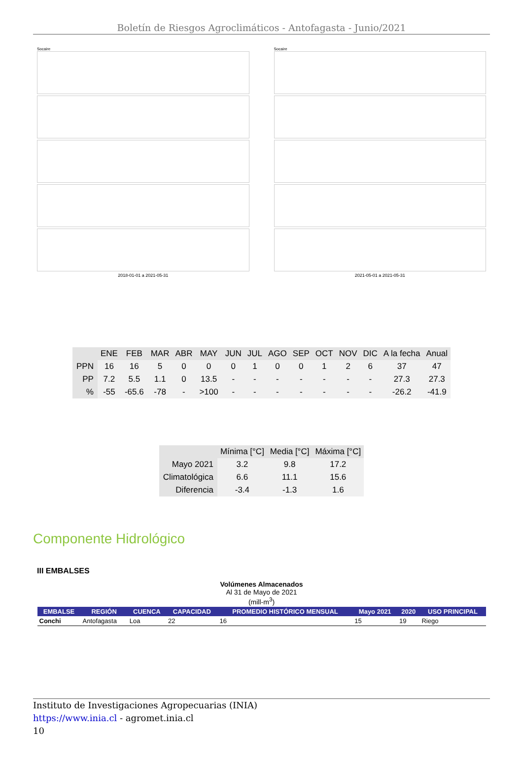Boletín de Riesgos Agroclimáticos - Antofagasta - Junio/2021
Socaire
2018-01-01 a 2021-05-31
Socaire
2021-05-01 a 2021-05-31
| | ENE | FEB | MAR | ABR | MAY | JUN | JUL | AGO | SEP | OCT | NOV | DIC | A la fecha | Anual |
| --- | --- | --- | --- | --- | --- | --- | --- | --- | --- | --- | --- | --- | --- | --- |
| PPN | 16 | 16 | 5 | 0 | 0 | 0 | 1 | 0 | 0 | 1 | 2 | 6 | 37 | 47 |
| PP | 7.2 | 5.5 | 1.1 | 0 | 13.5 | - | - | - | - | - | - | - | 27.3 | 27.3 |
| % | -55 | -65.6 | -78 | - | >100 | - | - | - | - | - | - | - | -26.2 | -41.9 |
| | Mínima [°C] | Media [°C] | Máxima [°C] |
| --- | --- | --- | --- |
| Mayo 2021 | 3.2 | 9.8 | 17.2 |
| Climatológica | 6.6 | 11.1 | 15.6 |
| Diferencia | -3.4 | -1.3 | 1.6 |
Componente Hidrológico
III EMBALSES
Volúmenes Almacenados
Al 31 de Mayo de 2021
(mill-m<sup>3</sup>)
| EMBALSE | REGIÓN | CUENCA | CAPACIDAD | PROMEDIO HISTÓRICO MENSUAL | Mayo 2021 | 2020 | USO PRINCIPAL |
| --- | --- | --- | --- | --- | --- | --- | --- |
| Conchi | Antofagasta | Loa | 22 | 16 | 15 | 19 | Riego |
Instituto de Investigaciones Agropecuarias (INIA)
https://www.inia.cl - agromet.inia.cl
10